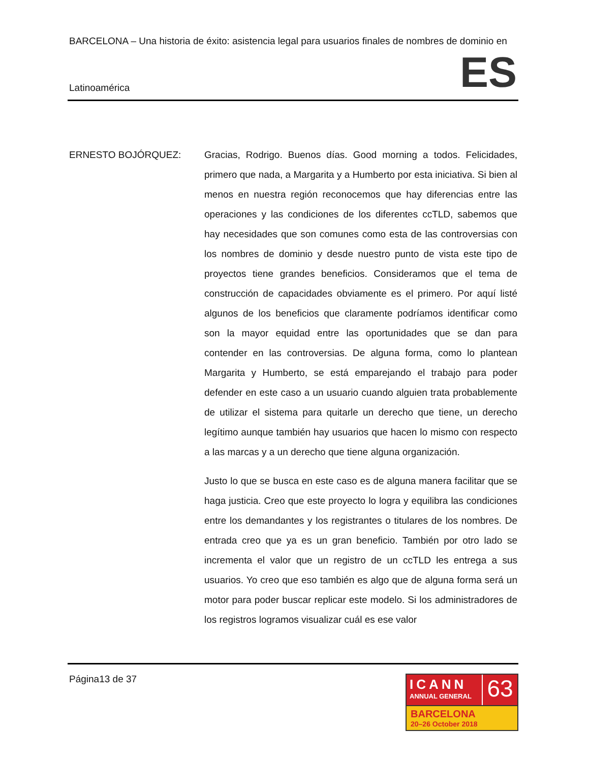BARCELONA – Una historia de éxito: asistencia legal para usuarios finales de nombres de dominio en
Latinoamérica ES
ERNESTO BOJÓRQUEZ: Gracias, Rodrigo. Buenos días. Good morning a todos. Felicidades, primero que nada, a Margarita y a Humberto por esta iniciativa. Si bien al menos en nuestra región reconocemos que hay diferencias entre las operaciones y las condiciones de los diferentes ccTLD, sabemos que hay necesidades que son comunes como esta de las controversias con los nombres de dominio y desde nuestro punto de vista este tipo de proyectos tiene grandes beneficios. Consideramos que el tema de construcción de capacidades obviamente es el primero. Por aquí listé algunos de los beneficios que claramente podríamos identificar como son la mayor equidad entre las oportunidades que se dan para contender en las controversias. De alguna forma, como lo plantean Margarita y Humberto, se está emparejando el trabajo para poder defender en este caso a un usuario cuando alguien trata probablemente de utilizar el sistema para quitarle un derecho que tiene, un derecho legítimo aunque también hay usuarios que hacen lo mismo con respecto a las marcas y a un derecho que tiene alguna organización.
Justo lo que se busca en este caso es de alguna manera facilitar que se haga justicia. Creo que este proyecto lo logra y equilibra las condiciones entre los demandantes y los registrantes o titulares de los nombres. De entrada creo que ya es un gran beneficio. También por otro lado se incrementa el valor que un registro de un ccTLD les entrega a sus usuarios. Yo creo que eso también es algo que de alguna forma será un motor para poder buscar replicar este modelo. Si los administradores de los registros logramos visualizar cuál es ese valor
Página13 de 37
ICANN
ANNUAL GENERAL
63
BARCELONA
20–26 October 2018